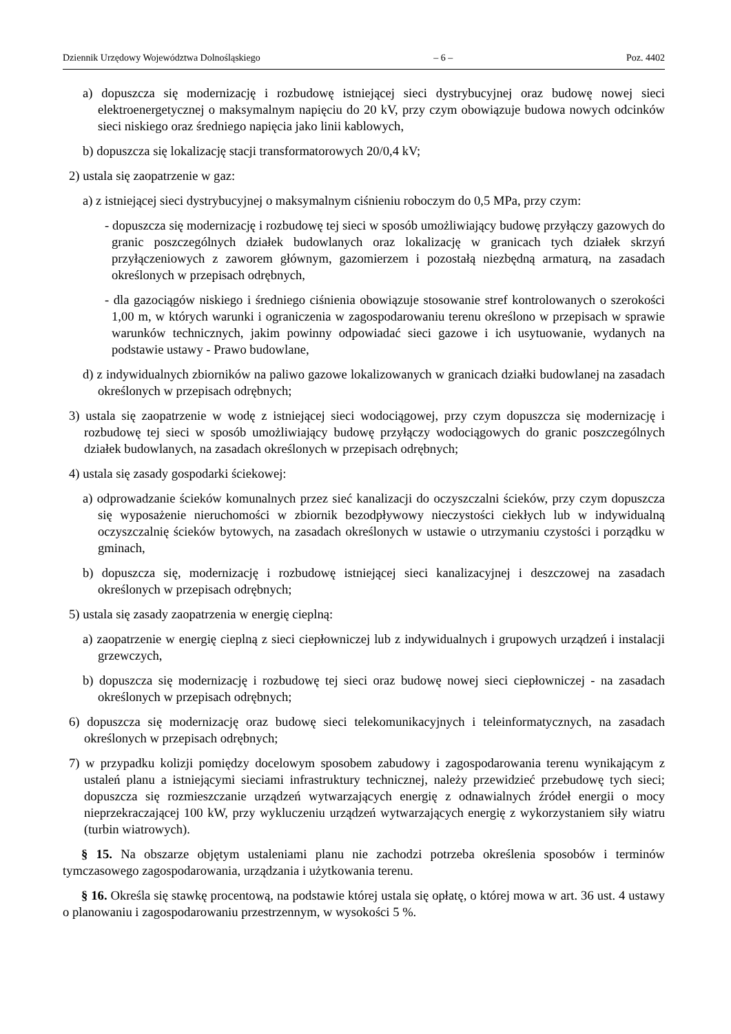Dziennik Urzędowy Województwa Dolnośląskiego – 6 – Poz. 4402
a) dopuszcza się modernizację i rozbudowę istniejącej sieci dystrybucyjnej oraz budowę nowej sieci elektroenergetycznej o maksymalnym napięciu do 20 kV, przy czym obowiązuje budowa nowych odcinków sieci niskiego oraz średniego napięcia jako linii kablowych,
b) dopuszcza się lokalizację stacji transformatorowych 20/0,4 kV;
2) ustala się zaopatrzenie w gaz:
a) z istniejącej sieci dystrybucyjnej o maksymalnym ciśnieniu roboczym do 0,5 MPa, przy czym:
- dopuszcza się modernizację i rozbudowę tej sieci w sposób umożliwiający budowę przyłączy gazowych do granic poszczególnych działek budowlanych oraz lokalizację w granicach tych działek skrzyń przyłączeniowych z zaworem głównym, gazomierzem i pozostałą niezbędną armaturą, na zasadach określonych w przepisach odrębnych,
- dla gazociągów niskiego i średniego ciśnienia obowiązuje stosowanie stref kontrolowanych o szerokości 1,00 m, w których warunki i ograniczenia w zagospodarowaniu terenu określono w przepisach w sprawie warunków technicznych, jakim powinny odpowiadać sieci gazowe i ich usytuowanie, wydanych na podstawie ustawy - Prawo budowlane,
d) z indywidualnych zbiorników na paliwo gazowe lokalizowanych w granicach działki budowlanej na zasadach określonych w przepisach odrębnych;
3) ustala się zaopatrzenie w wodę z istniejącej sieci wodociągowej, przy czym dopuszcza się modernizację i rozbudowę tej sieci w sposób umożliwiający budowę przyłączy wodociągowych do granic poszczególnych działek budowlanych, na zasadach określonych w przepisach odrębnych;
4) ustala się zasady gospodarki ściekowej:
a) odprowadzanie ścieków komunalnych przez sieć kanalizacji do oczyszczalni ścieków, przy czym dopuszcza się wyposażenie nieruchomości w zbiornik bezodpływowy nieczystości ciekłych lub w indywidualną oczyszczalnię ścieków bytowych, na zasadach określonych w ustawie o utrzymaniu czystości i porządku w gminach,
b) dopuszcza się, modernizację i rozbudowę istniejącej sieci kanalizacyjnej i deszczowej na zasadach określonych w przepisach odrębnych;
5) ustala się zasady zaopatrzenia w energię cieplną:
a) zaopatrzenie w energię cieplną z sieci ciepłowniczej lub z indywidualnych i grupowych urządzeń i instalacji grzewczych,
b) dopuszcza się modernizację i rozbudowę tej sieci oraz budowę nowej sieci ciepłowniczej - na zasadach określonych w przepisach odrębnych;
6) dopuszcza się modernizację oraz budowę sieci telekomunikacyjnych i teleinformatycznych, na zasadach określonych w przepisach odrębnych;
7) w przypadku kolizji pomiędzy docelowym sposobem zabudowy i zagospodarowania terenu wynikającym z ustaleń planu a istniejącymi sieciami infrastruktury technicznej, należy przewidzieć przebudowę tych sieci; dopuszcza się rozmieszczanie urządzeń wytwarzających energię z odnawialnych źródeł energii o mocy nieprzekraczającej 100 kW, przy wykluczeniu urządzeń wytwarzających energię z wykorzystaniem siły wiatru (turbin wiatrowych).
§ 15. Na obszarze objętym ustaleniami planu nie zachodzi potrzeba określenia sposobów i terminów tymczasowego zagospodarowania, urządzania i użytkowania terenu.
§ 16. Określa się stawkę procentową, na podstawie której ustala się opłatę, o której mowa w art. 36 ust. 4 ustawy o planowaniu i zagospodarowaniu przestrzennym, w wysokości 5 %.